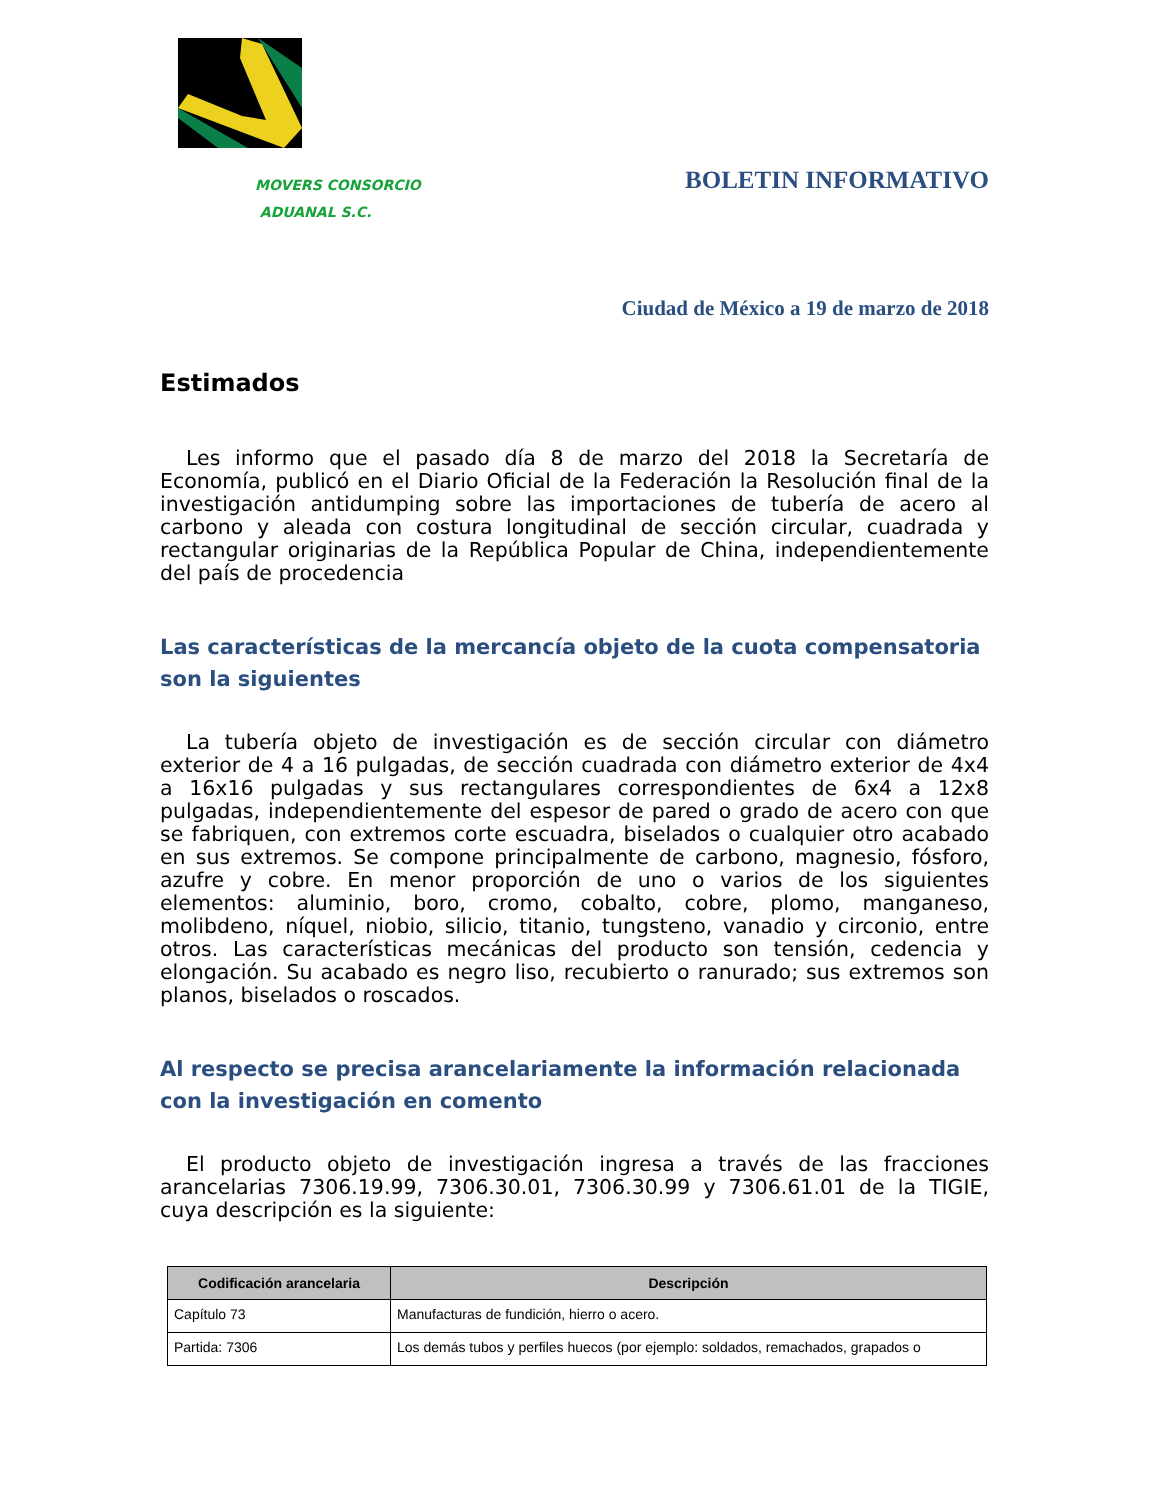MOVERS CONSORCIO
ADUANAL S.C.
BOLETIN INFORMATIVO
Ciudad de México a 19 de marzo de 2018
Estimados
Les informo que el pasado día 8 de marzo del 2018 la Secretaría de Economía, publicó en el Diario Oficial de la Federación la Resolución final de la investigación antidumping sobre las importaciones de tubería de acero al carbono y aleada con costura longitudinal de sección circular, cuadrada y rectangular originarias de la República Popular de China, independientemente del país de procedencia
Las características de la mercancía objeto de la cuota compensatoria son la siguientes
La tubería objeto de investigación es de sección circular con diámetro exterior de 4 a 16 pulgadas, de sección cuadrada con diámetro exterior de 4x4 a 16x16 pulgadas y sus rectangulares correspondientes de 6x4 a 12x8 pulgadas, independientemente del espesor de pared o grado de acero con que se fabriquen, con extremos corte escuadra, biselados o cualquier otro acabado en sus extremos. Se compone principalmente de carbono, magnesio, fósforo, azufre y cobre. En menor proporción de uno o varios de los siguientes elementos: aluminio, boro, cromo, cobalto, cobre, plomo, manganeso, molibdeno, níquel, niobio, silicio, titanio, tungsteno, vanadio y circonio, entre otros. Las características mecánicas del producto son tensión, cedencia y elongación. Su acabado es negro liso, recubierto o ranurado; sus extremos son planos, biselados o roscados.
Al respecto se precisa arancelariamente la información relacionada con la investigación en comento
El producto objeto de investigación ingresa a través de las fracciones arancelarias 7306.19.99, 7306.30.01, 7306.30.99 y 7306.61.01 de la TIGIE, cuya descripción es la siguiente:
| Codificación arancelaria | Descripción |
| --- | --- |
| Capítulo 73 | Manufacturas de fundición, hierro o acero. |
| Partida: 7306 | Los demás tubos y perfiles huecos (por ejemplo: soldados, remachados, grapados o |